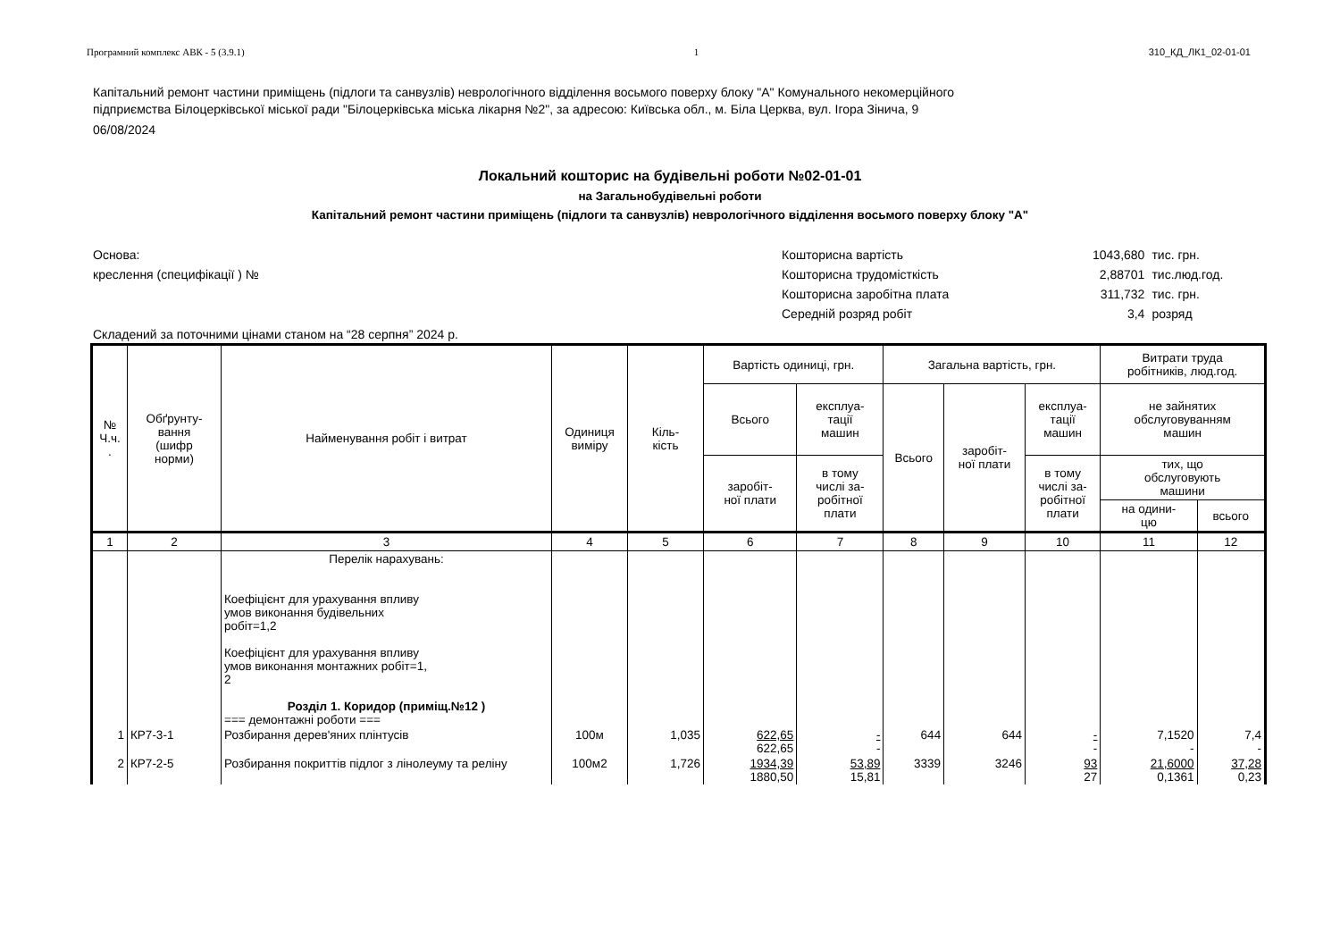Програмний комплекс АВК - 5 (3.9.1) 1 310_КД_ЛК1_02-01-01
Капітальний ремонт частини приміщень (підлоги та санвузлів) неврологічного відділення восьмого поверху блоку "А" Комунального некомерційного
підприємства Білоцерківської міської ради "Білоцерківська міська лікарня №2", за адресою: Київська обл., м. Біла Церква, вул. Ігора Зінича, 9
06/08/2024
Локальний кошторис на будівельні роботи №02-01-01
на Загальнобудівельні роботи
Капітальний ремонт частини приміщень (підлоги та санвузлів) неврологічного відділення восьмого поверху блоку "А"
Основа:
креслення (специфікації ) №
| Кошторисна вартість | 1043,680 | тис. грн. |
| Кошторисна трудомісткість | 2,88701 | тис.люд.год. |
| Кошторисна заробітна плата | 311,732 | тис. грн. |
| Середній розряд робіт | 3,4 | розряд |
Складений за поточними цінами станом на “28 серпня” 2024 р.
| № Ч.ч. . | Обґрунту- вання (шифр норми) | Найменування робіт і витрат | Одиниця виміру | Кіль- кість | Вартість одиниці, грн. | | Загальна вартість, грн. | | | Витрати труда робітників, люд.год. | |
| --- | --- | --- | --- | --- | --- | --- | --- | --- | --- | --- | --- |
| | | | | | Всього | експлуа- тації машин | Всього | заробіт- ної плати | експлуа- тації машин | не зайнятих обслуговуванням машин | |
| | | | | | заробіт- ної плати | в тому числі за- робітної плати | | | в тому числі за- робітної плати | тих, що обслуговують машини | |
| | | | | | | | | | | на одини- цю | всього |
| 1 | 2 | 3 | 4 | 5 | 6 | 7 | 8 | 9 | 10 | 11 | 12 |
| | | Перелік нарахувань: Коефіцієнт для урахування впливу умов виконання будівельних робіт=1,2 Коефіцієнт для урахування впливу умов виконання монтажних робіт=1, 2 Розділ 1. Коридор (приміщ.№12 ) === демонтажні роботи === | | | | | | | | | |
| 1 | КР7-3-1 | Розбирання дерев'яних плінтусів | 100м | 1,035 | 622,65 622,65 | - - | 644 | 644 | - - | 7,1520 - | 7,4 - |
| 2 | КР7-2-5 | Розбирання покриттів підлог з лінолеуму та реліну | 100м2 | 1,726 | 1934,39 1880,50 | 53,89 15,81 | 3339 | 3246 | 93 27 | 21,6000 0,1361 | 37,28 0,23 |